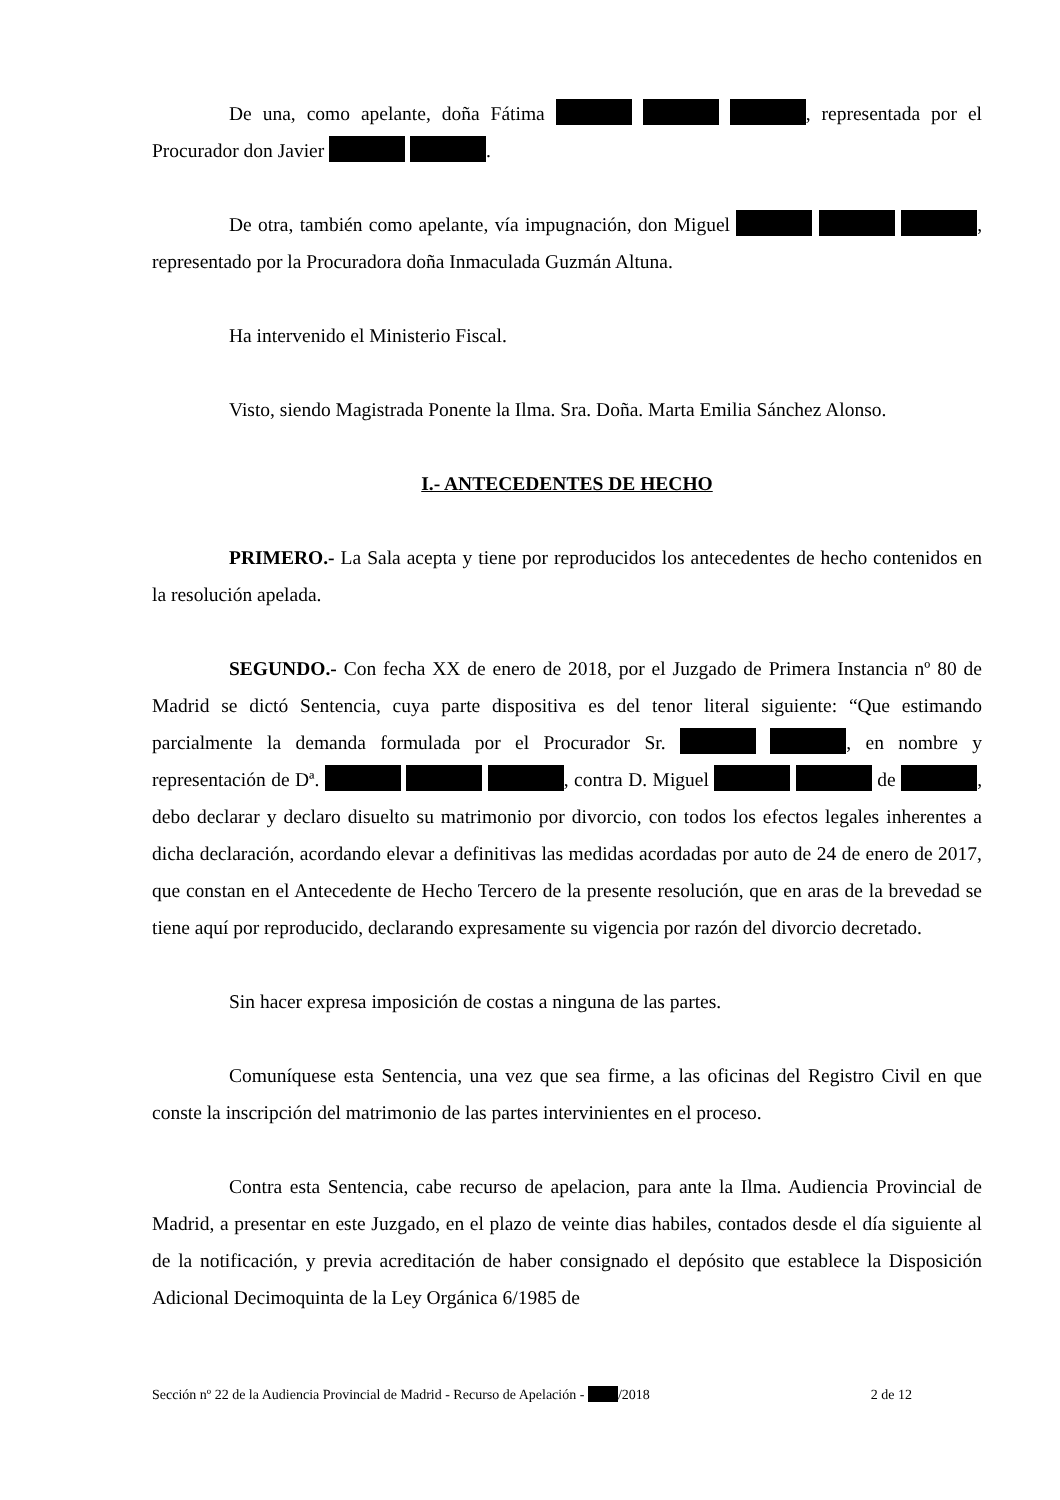De una, como apelante, doña Fátima , representada por el Procurador don Javier .
De otra, también como apelante, vía impugnación, don Miguel , representado por la Procuradora doña Inmaculada Guzmán Altuna.
Ha intervenido el Ministerio Fiscal.
Visto, siendo Magistrada Ponente la Ilma. Sra. Doña. Marta Emilia Sánchez Alonso.
I.- ANTECEDENTES DE HECHO
PRIMERO.- La Sala acepta y tiene por reproducidos los antecedentes de hecho contenidos en la resolución apelada.
SEGUNDO.- Con fecha XX de enero de 2018, por el Juzgado de Primera Instancia nº 80 de Madrid se dictó Sentencia, cuya parte dispositiva es del tenor literal siguiente: “Que estimando parcialmente la demanda formulada por el Procurador Sr. , en nombre y representación de Dª. , contra D. Miguel de , debo declarar y declaro disuelto su matrimonio por divorcio, con todos los efectos legales inherentes a dicha declaración, acordando elevar a definitivas las medidas acordadas por auto de 24 de enero de 2017, que constan en el Antecedente de Hecho Tercero de la presente resolución, que en aras de la brevedad se tiene aquí por reproducido, declarando expresamente su vigencia por razón del divorcio decretado.
Sin hacer expresa imposición de costas a ninguna de las partes.
Comuníquese esta Sentencia, una vez que sea firme, a las oficinas del Registro Civil en que conste la inscripción del matrimonio de las partes intervinientes en el proceso.
Contra esta Sentencia, cabe recurso de apelacion, para ante la Ilma. Audiencia Provincial de Madrid, a presentar en este Juzgado, en el plazo de veinte dias habiles, contados desde el día siguiente al de la notificación, y previa acreditación de haber consignado el depósito que establece la Disposición Adicional Decimoquinta de la Ley Orgánica 6/1985 de
Sección nº 22 de la Audiencia Provincial de Madrid - Recurso de Apelación - /2018 2 de 12